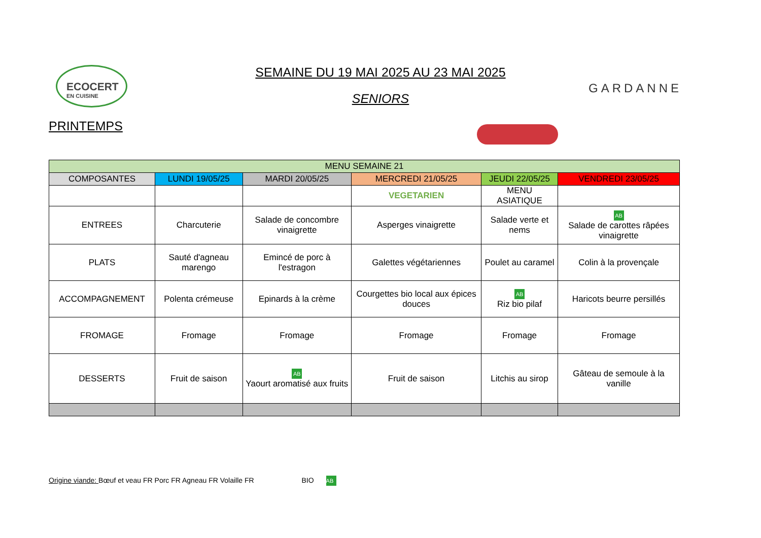ECOCERT
EN CUISINE
SEMAINE DU 19 MAI 2025 AU 23 MAI 2025
SENIORS
GARDANNE
PRINTEMPS
| MENU SEMAINE 21 | | | | | |
| --- | --- | --- | --- | --- | --- |
| COMPOSANTES | LUNDI 19/05/25 | MARDI 20/05/25 | MERCREDI 21/05/25 | JEUDI 22/05/25 | VENDREDI 23/05/25 |
| | | | VEGETARIEN | MENU ASIATIQUE | |
| ENTREES | Charcuterie | Salade de concombre vinaigrette | Asperges vinaigrette | Salade verte et nems | AB Salade de carottes râpées vinaigrette |
| PLATS | Sauté d'agneau marengo | Emincé de porc à l'estragon | Galettes végétariennes | Poulet au caramel | Colin à la provençale |
| ACCOMPAGNEMENT | Polenta crémeuse | Epinards à la crème | Courgettes bio local aux épices douces | AB Riz bio pilaf | Haricots beurre persillés |
| FROMAGE | Fromage | Fromage | Fromage | Fromage | Fromage |
| DESSERTS | Fruit de saison | AB Yaourt aromatisé aux fruits | Fruit de saison | Litchis au sirop | Gâteau de semoule à la vanille |
Origine viande: Bœuf et veau FR Porc FR Agneau FR Volaille FR BIO AB